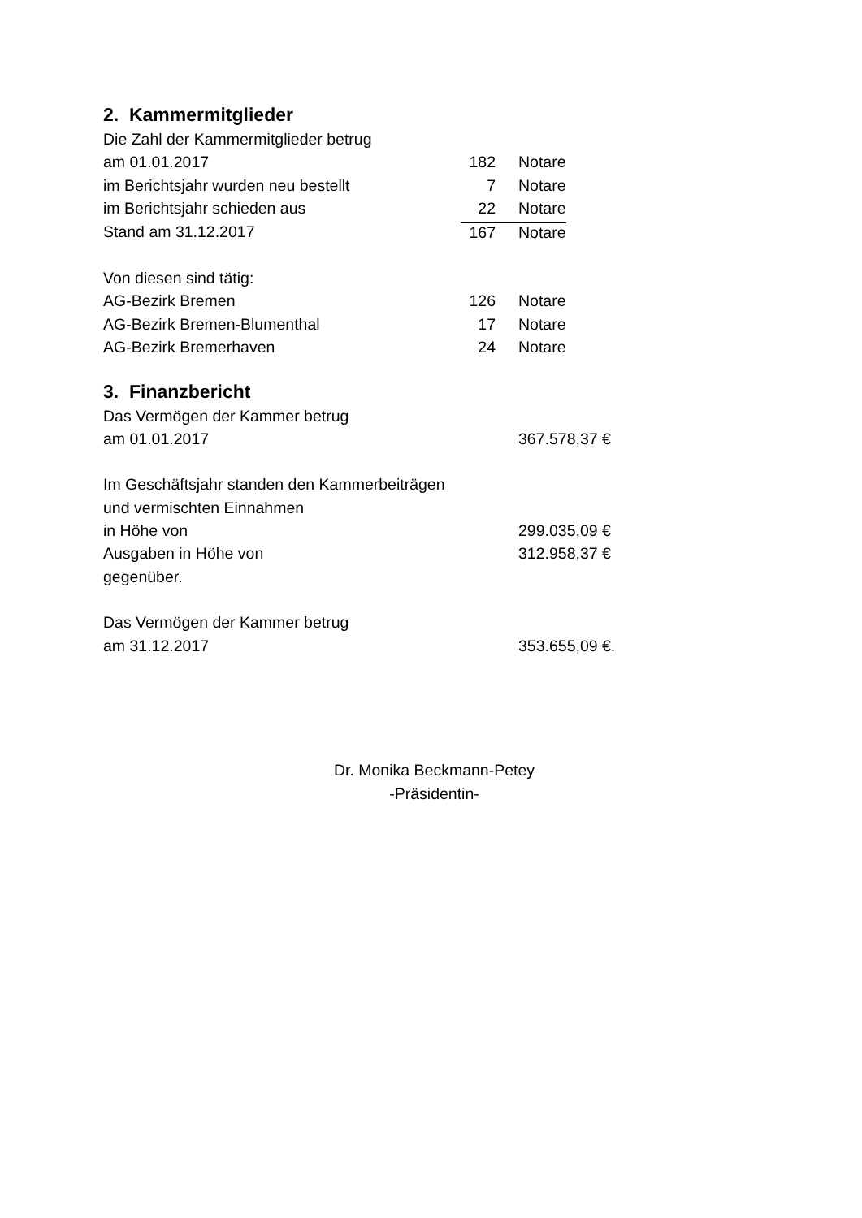2. Kammermitglieder
| Die Zahl der Kammermitglieder betrug | | | |
| am 01.01.2017 | 182 | | Notare |
| im Berichtsjahr wurden neu bestellt | 7 | | Notare |
| im Berichtsjahr schieden aus | 22 | | Notare |
| Stand am 31.12.2017 | 167 | | Notare |
| Von diesen sind tätig: | | | |
| AG-Bezirk Bremen | 126 | | Notare |
| AG-Bezirk Bremen-Blumenthal | 17 | | Notare |
| AG-Bezirk Bremerhaven | 24 | | Notare |
3. Finanzbericht
| Das Vermögen der Kammer betrug | |
| am 01.01.2017 | 367.578,37 € |
| Im Geschäftsjahr standen den Kammerbeiträgen | |
| und vermischten Einnahmen | |
| in Höhe von | 299.035,09 € |
| Ausgaben in Höhe von | 312.958,37 € |
| gegenüber. | |
| Das Vermögen der Kammer betrug | |
| am 31.12.2017 | 353.655,09 €. |
Dr. Monika Beckmann-Petey
-Präsidentin-